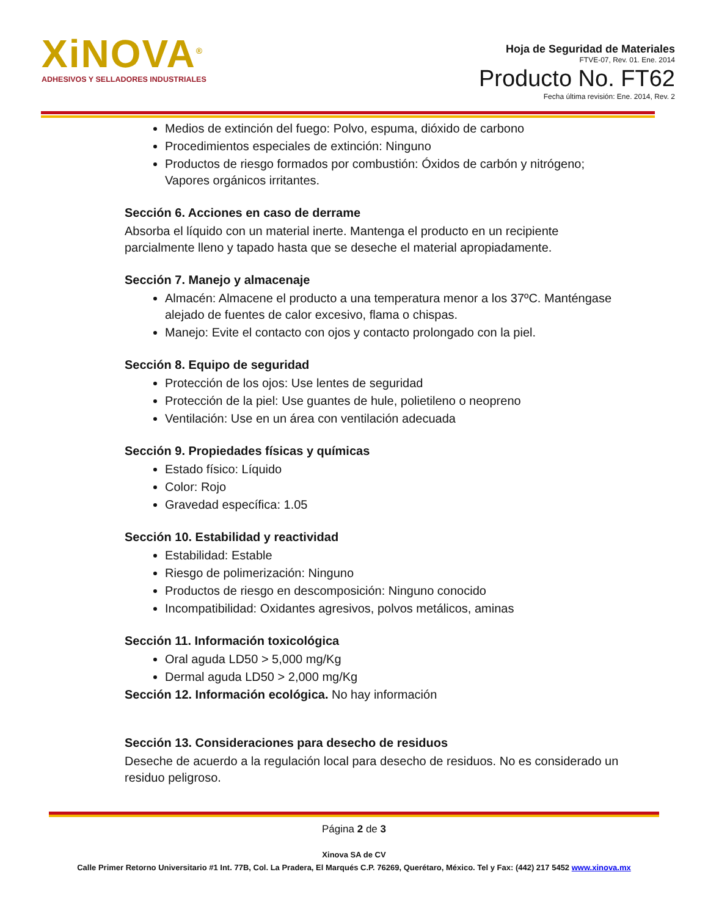XiNOVA<sup>®</sup>
ADHESIVOS Y SELLADORES INDUSTRIALES
Hoja de Seguridad de Materiales
FTVE-07, Rev. 01. Ene. 2014
Producto No. FT62
Fecha última revisión: Ene. 2014, Rev. 2
Medios de extinción del fuego: Polvo, espuma, dióxido de carbono
Procedimientos especiales de extinción: Ninguno
Productos de riesgo formados por combustión: Óxidos de carbón y nitrógeno; Vapores orgánicos irritantes.
Sección 6. Acciones en caso de derrame
Absorba el líquido con un material inerte. Mantenga el producto en un recipiente parcialmente lleno y tapado hasta que se deseche el material apropiadamente.
Sección 7. Manejo y almacenaje
Almacén: Almacene el producto a una temperatura menor a los 37ºC. Manténgase alejado de fuentes de calor excesivo, flama o chispas.
Manejo: Evite el contacto con ojos y contacto prolongado con la piel.
Sección 8. Equipo de seguridad
Protección de los ojos: Use lentes de seguridad
Protección de la piel: Use guantes de hule, polietileno o neopreno
Ventilación: Use en un área con ventilación adecuada
Sección 9. Propiedades físicas y químicas
Estado físico: Líquido
Color: Rojo
Gravedad específica: 1.05
Sección 10. Estabilidad y reactividad
Estabilidad: Estable
Riesgo de polimerización: Ninguno
Productos de riesgo en descomposición: Ninguno conocido
Incompatibilidad: Oxidantes agresivos, polvos metálicos, aminas
Sección 11. Información toxicológica
Oral aguda LD50 > 5,000 mg/Kg
Dermal aguda LD50 > 2,000 mg/Kg
Sección 12. Información ecológica. No hay información
Sección 13. Consideraciones para desecho de residuos
Deseche de acuerdo a la regulación local para desecho de residuos. No es considerado un residuo peligroso.
Página 2 de 3
Xinova SA de CV
Calle Primer Retorno Universitario #1 Int. 77B, Col. La Pradera, El Marqués C.P. 76269, Querétaro, México. Tel y Fax: (442) 217 5452 www.xinova.mx